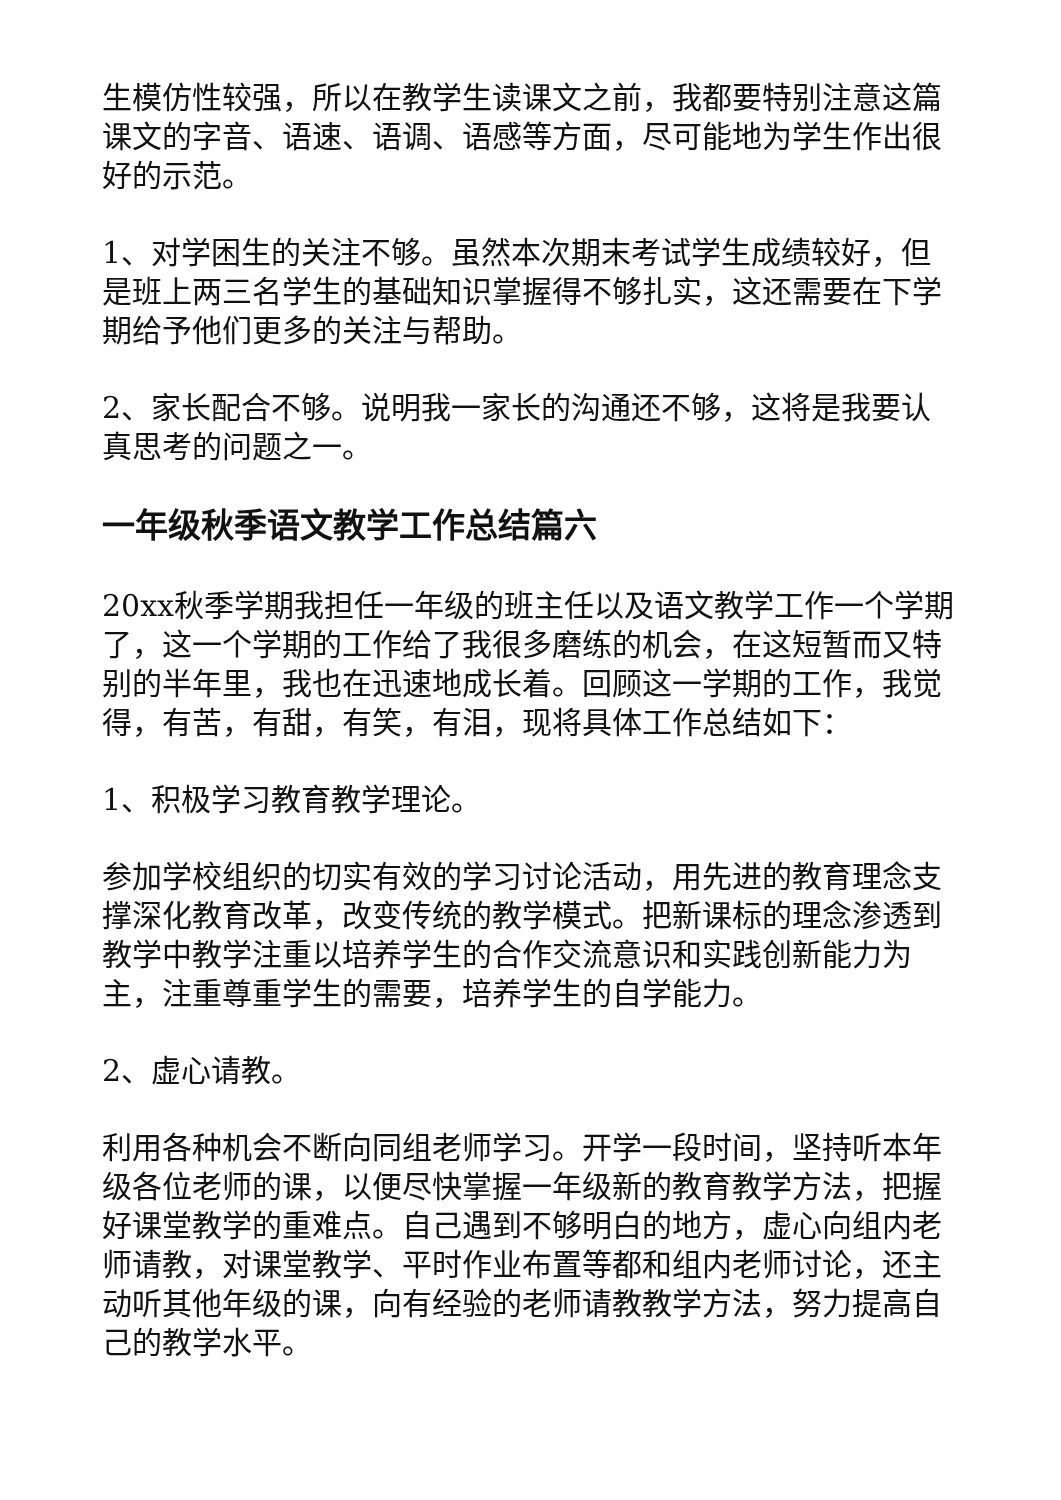生模仿性较强，所以在教学生读课文之前，我都要特别注意这篇课文的字音、语速、语调、语感等方面，尽可能地为学生作出很好的示范。
1、对学困生的关注不够。虽然本次期末考试学生成绩较好，但是班上两三名学生的基础知识掌握得不够扎实，这还需要在下学期给予他们更多的关注与帮助。
2、家长配合不够。说明我一家长的沟通还不够，这将是我要认真思考的问题之一。
一年级秋季语文教学工作总结篇六
20xx秋季学期我担任一年级的班主任以及语文教学工作一个学期了，这一个学期的工作给了我很多磨练的机会，在这短暂而又特别的半年里，我也在迅速地成长着。回顾这一学期的工作，我觉得，有苦，有甜，有笑，有泪，现将具体工作总结如下：
1、积极学习教育教学理论。
参加学校组织的切实有效的学习讨论活动，用先进的教育理念支撑深化教育改革，改变传统的教学模式。把新课标的理念渗透到教学中教学注重以培养学生的合作交流意识和实践创新能力为主，注重尊重学生的需要，培养学生的自学能力。
2、虚心请教。
利用各种机会不断向同组老师学习。开学一段时间，坚持听本年级各位老师的课，以便尽快掌握一年级新的教育教学方法，把握好课堂教学的重难点。自己遇到不够明白的地方，虚心向组内老师请教，对课堂教学、平时作业布置等都和组内老师讨论，还主动听其他年级的课，向有经验的老师请教教学方法，努力提高自己的教学水平。